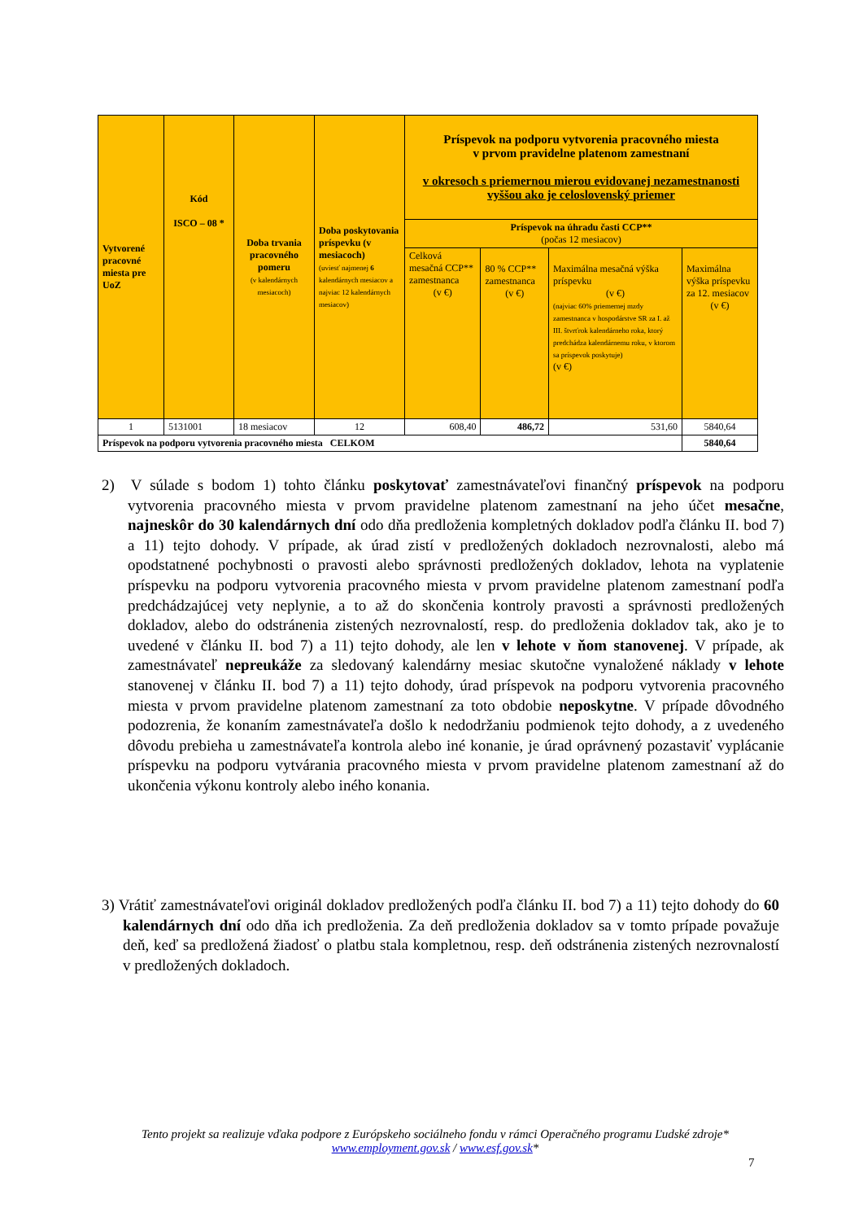| Vytvorené pracovné miesta pre UoZ | Kód ISCO – 08 * | Doba trvania pracovného pomeru (v kalendárnych mesiacoch) | Doba poskytovania príspevku (v mesiacoch) (uviesť najmenej 6 kalendárnych mesiacov a najviac 12 kalendárnych mesiacov) | Príspevok na podporu vytvorenia pracovného miesta v prvom pravidelne platenom zamestnaní v okresoch s priemernou mierou evidovanej nezamestnanosti vyššou ako je celoslovenský priemer | | | |
| --- | --- | --- | --- | --- | --- | --- | --- |
| | | | | Príspevok na úhradu časti CCP** (počas 12 mesiacov) | | | |
| | | | | Celková mesačná CCP** zamestnanca (v €) | 80 % CCP** zamestnanca (v €) | Maximálna mesačná výška príspevku (v €) (najviac 60% priemernej mzdy zamestnanca v hospodárstve SR za I. až III. štvrťrok kalendárneho roka, ktorý predchádza kalendárnemu roku, v ktorom sa príspevok poskytuje) (v €) | Maximálna výška príspevku za 12. mesiacov (v €) |
| 1 | 5131001 | 18 mesiacov | 12 | 608,40 | 486,72 | 531,60 | 5840,64 |
| Príspevok na podporu vytvorenia pracovného miesta CELKOM | | | | | | | 5840,64 |
2) V súlade s bodom 1) tohto článku poskytovať zamestnávateľovi finančný príspevok na podporu vytvorenia pracovného miesta v prvom pravidelne platenom zamestnaní na jeho účet mesačne, najneskôr do 30 kalendárnych dní odo dňa predloženia kompletných dokladov podľa článku II. bod 7) a 11) tejto dohody. V prípade, ak úrad zistí v predložených dokladoch nezrovnalosti, alebo má opodstatnené pochybnosti o pravosti alebo správnosti predložených dokladov, lehota na vyplatenie príspevku na podporu vytvorenia pracovného miesta v prvom pravidelne platenom zamestnaní podľa predchádzajúcej vety neplynie, a to až do skončenia kontroly pravosti a správnosti predložených dokladov, alebo do odstránenia zistených nezrovnalostí, resp. do predloženia dokladov tak, ako je to uvedené v článku II. bod 7) a 11) tejto dohody, ale len v lehote v ňom stanovenej. V prípade, ak zamestnávateľ nepreukáže za sledovaný kalendárny mesiac skutočne vynaložené náklady v lehote stanovenej v článku II. bod 7) a 11) tejto dohody, úrad príspevok na podporu vytvorenia pracovného miesta v prvom pravidelne platenom zamestnaní za toto obdobie neposkytne. V prípade dôvodného podozrenia, že konaním zamestnávateľa došlo k nedodržaniu podmienok tejto dohody, a z uvedeného dôvodu prebieha u zamestnávateľa kontrola alebo iné konanie, je úrad oprávnený pozastaviť vyplácanie príspevku na podporu vytvárania pracovného miesta v prvom pravidelne platenom zamestnaní až do ukončenia výkonu kontroly alebo iného konania.
3) Vrátiť zamestnávateľovi originál dokladov predložených podľa článku II. bod 7) a 11) tejto dohody do 60 kalendárnych dní odo dňa ich predloženia. Za deň predloženia dokladov sa v tomto prípade považuje deň, keď sa predložená žiadosť o platbu stala kompletnou, resp. deň odstránenia zistených nezrovnalostí v predložených dokladoch.
Tento projekt sa realizuje vďaka podpore z Európskeho sociálneho fondu v rámci Operačného programu Ľudské zdroje*
www.employment.gov.sk / www.esf.gov.sk*
7